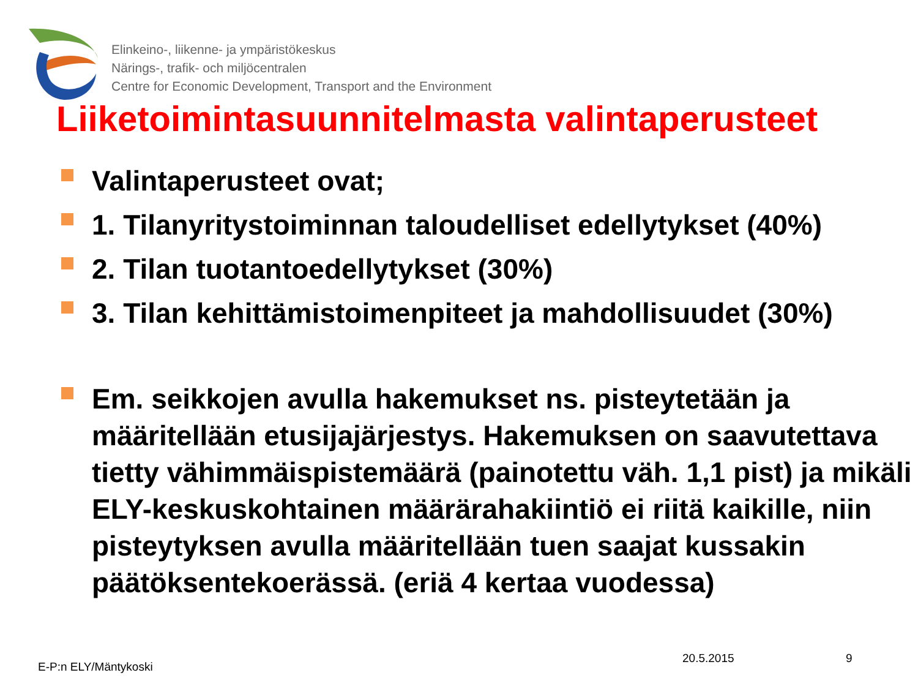Elinkeino-, liikenne- ja ympäristökeskus
Närings-, trafik- och miljöcentralen
Centre for Economic Development, Transport and the Environment
Liiketoimintasuunnitelmasta valintaperusteet
Valintaperusteet ovat;
1. Tilanyritystoiminnan taloudelliset edellytykset (40%)
2. Tilan tuotantoedellytykset (30%)
3. Tilan kehittämistoimenpiteet ja mahdollisuudet (30%)
Em. seikkojen avulla hakemukset ns. pisteytetään ja määritellään etusijajärjestys. Hakemuksen on saavutettava tietty vähimmäispistemäärä (painotettu väh. 1,1 pist) ja mikäli ELY-keskuskohtainen määrärahakiintiö ei riitä kaikille, niin pisteytyksen avulla määritellään tuen saajat kussakin päätöksentekoerässä. (eriä 4 kertaa vuodessa)
E-P:n ELY/Mäntykoski
20.5.2015 9